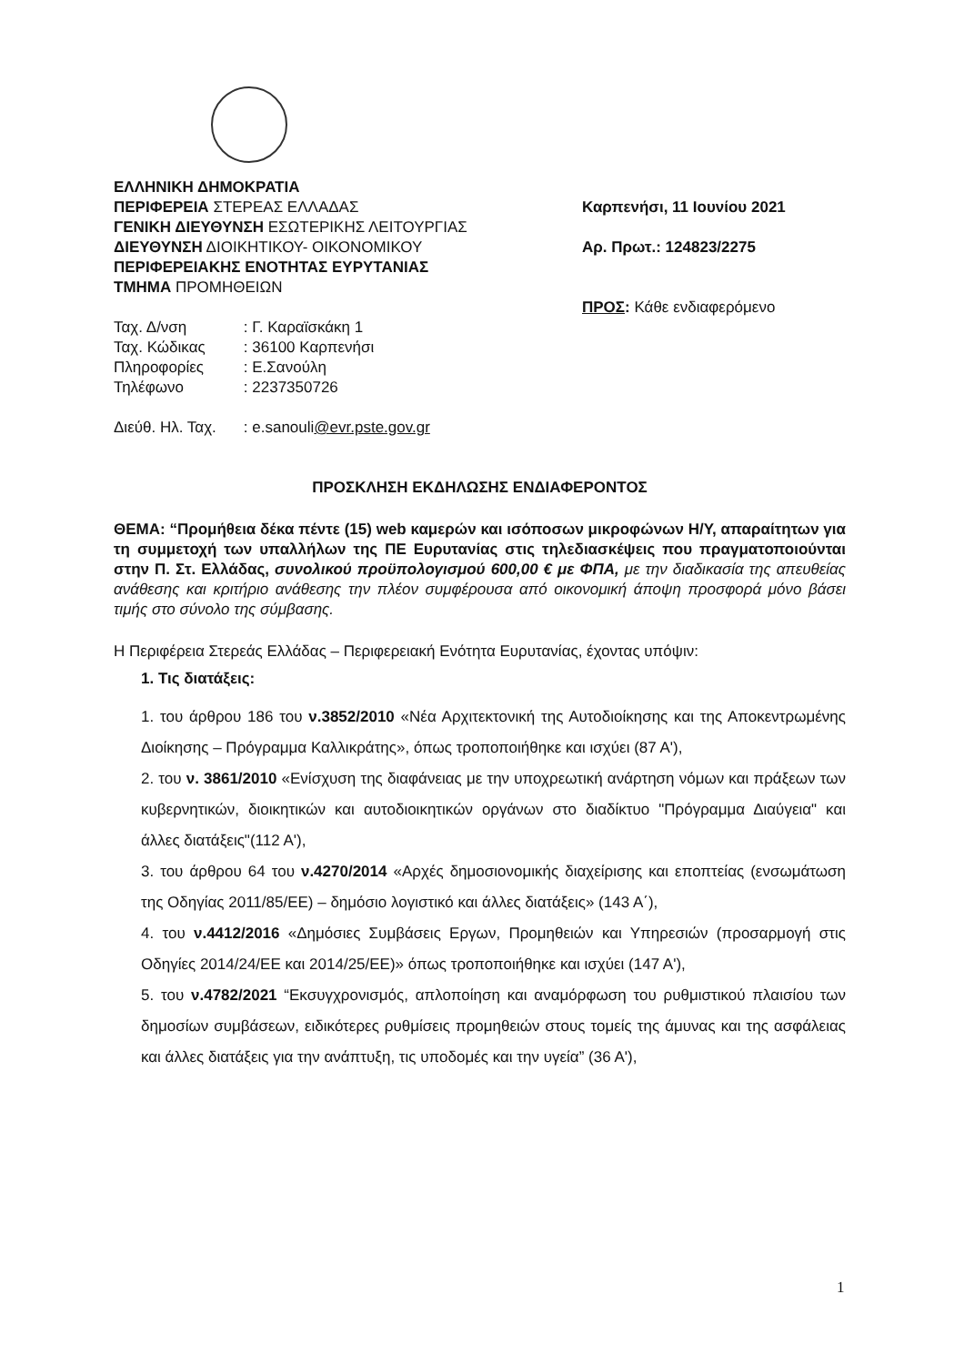ΕΛΛΗΝΙΚΗ ΔΗΜΟΚΡΑΤΙΑ
ΠΕΡΙΦΕΡΕΙΑ ΣΤΕΡΕΑΣ ΕΛΛΑΔΑΣ
ΓΕΝΙΚΗ ΔΙΕΥΘΥΝΣΗ ΕΣΩΤΕΡΙΚΗΣ ΛΕΙΤΟΥΡΓΙΑΣ
ΔΙΕΥΘΥΝΣΗ ΔΙΟΙΚΗΤΙΚΟΥ- ΟΙΚΟΝΟΜΙΚΟΥ
ΠΕΡΙΦΕΡΕΙΑΚΗΣ ΕΝΟΤΗΤΑΣ ΕΥΡΥΤΑΝΙΑΣ
ΤΜΗΜΑ ΠΡΟΜΗΘΕΙΩΝ
| Ταχ. Δ/νση | : Γ. Καραϊσκάκη 1 |
| Ταχ. Κώδικας | : 36100 Καρπενήσι |
| Πληροφορίες | : Ε.Σανούλη |
| Τηλέφωνο | : 2237350726 |
| Διεύθ. Ηλ. Ταχ. | : e.sanouli @evr.pste.gov.gr |
Καρπενήσι, 11 Ιουνίου 2021
Αρ. Πρωτ.: 124823/2275
ΠΡΟΣ: Κάθε ενδιαφερόμενο
ΠΡΟΣΚΛΗΣΗ ΕΚΔΗΛΩΣΗΣ ΕΝΔΙΑΦΕΡΟΝΤΟΣ
ΘΕΜΑ: “Προμήθεια δέκα πέντε (15) web καμερών και ισόποσων μικροφώνων Η/Υ, απαραίτητων για τη συμμετοχή των υπαλλήλων της ΠΕ Ευρυτανίας στις τηλεδιασκέψεις που πραγματοποιούνται στην Π. Στ. Ελλάδας, συνολικού προϋπολογισμού 600,00 € με ΦΠΑ, με την διαδικασία της απευθείας ανάθεσης και κριτήριο ανάθεσης την πλέον συμφέρουσα από οικονομική άποψη προσφορά μόνο βάσει τιμής στο σύνολο της σύμβασης.
Η Περιφέρεια Στερεάς Ελλάδας – Περιφερειακή Ενότητα Ευρυτανίας, έχοντας υπόψιν:
1. Τις διατάξεις:
1. του άρθρου 186 του ν.3852/2010 «Νέα Αρχιτεκτονική της Αυτοδιοίκησης και της Αποκεντρωμένης Διοίκησης – Πρόγραμμα Καλλικράτης», όπως τροποποιήθηκε και ισχύει (87 Α'),
2. του ν. 3861/2010 «Ενίσχυση της διαφάνειας με την υποχρεωτική ανάρτηση νόμων και πράξεων των κυβερνητικών, διοικητικών και αυτοδιοικητικών οργάνων στο διαδίκτυο "Πρόγραμμα Διαύγεια" και άλλες διατάξεις"(112 Α'),
3. του άρθρου 64 του ν.4270/2014 «Αρχές δημοσιονομικής διαχείρισης και εποπτείας (ενσωμάτωση της Οδηγίας 2011/85/ΕΕ) – δημόσιο λογιστικό και άλλες διατάξεις» (143 Α΄),
4. του ν.4412/2016 «Δημόσιες Συμβάσεις Εργων, Προμηθειών και Υπηρεσιών (προσαρμογή στις Οδηγίες 2014/24/ΕΕ και 2014/25/ΕΕ)» όπως τροποποιήθηκε και ισχύει (147 Α'),
5. του ν.4782/2021 “Εκσυγχρονισμός, απλοποίηση και αναμόρφωση του ρυθμιστικού πλαισίου των δημοσίων συμβάσεων, ειδικότερες ρυθμίσεις προμηθειών στους τομείς της άμυνας και της ασφάλειας και άλλες διατάξεις για την ανάπτυξη, τις υποδομές και την υγεία” (36 Α'),
1